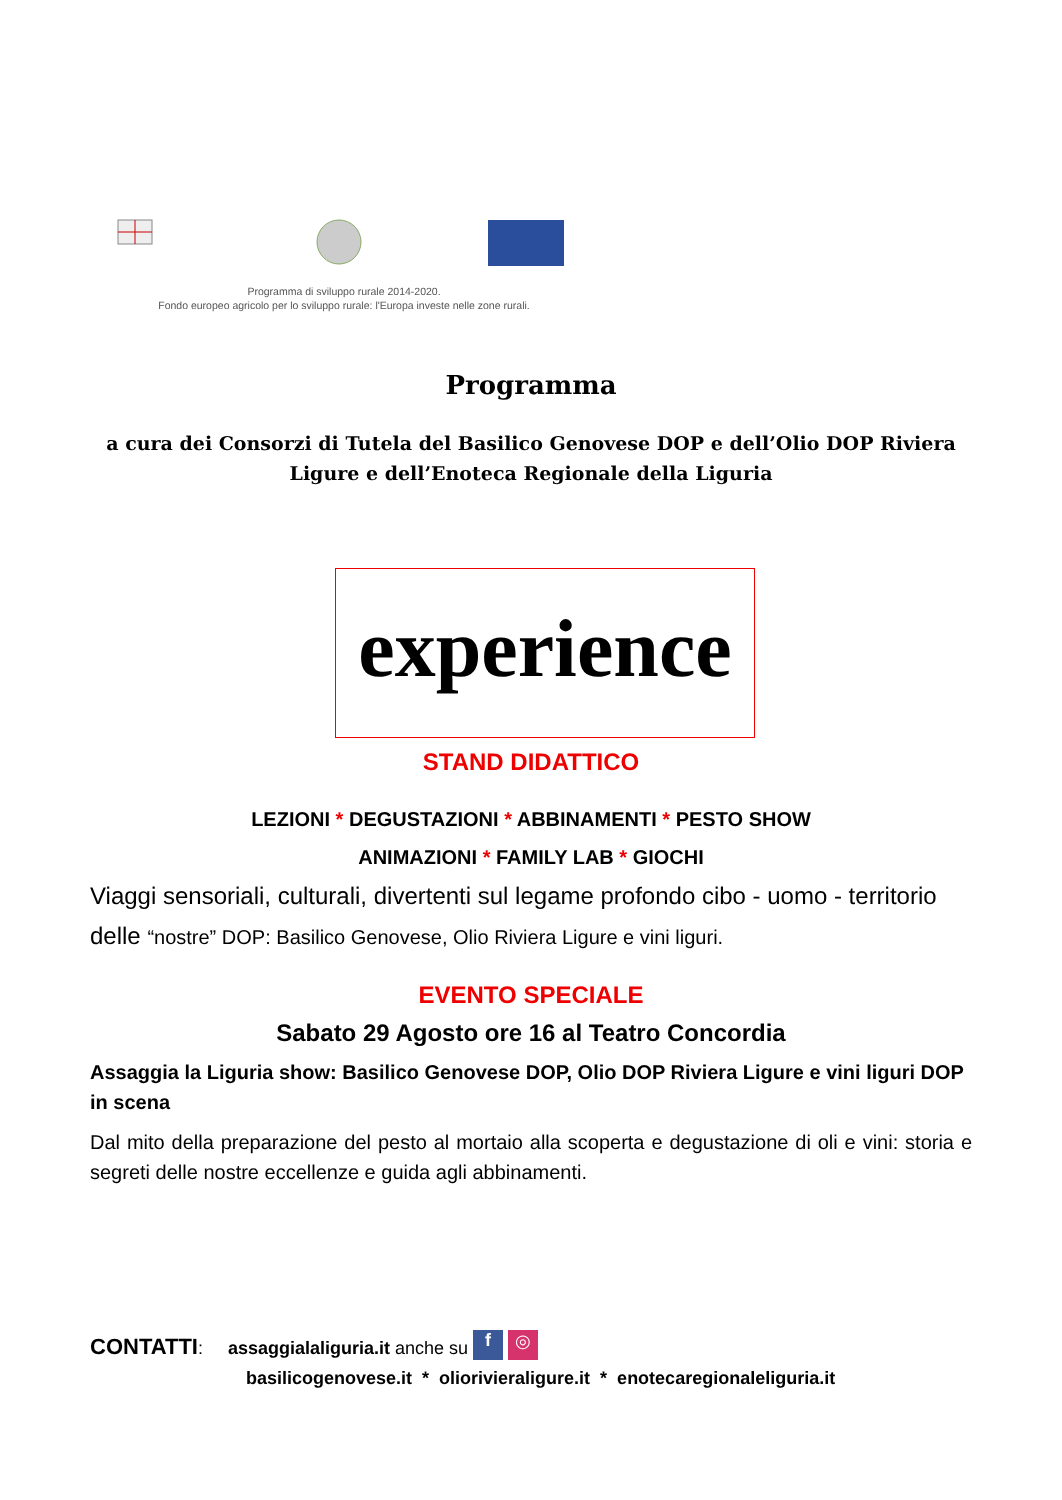Programma di sviluppo rurale 2014-2020.
Fondo europeo agricolo per lo sviluppo rurale: l'Europa investe nelle zone rurali.
Programma
a cura dei Consorzi di Tutela del Basilico Genovese DOP e dell’Olio DOP Riviera Ligure e dell’Enoteca Regionale della Liguria
experience
STAND DIDATTICO
LEZIONI * DEGUSTAZIONI * ABBINAMENTI * PESTO SHOW
ANIMAZIONI * FAMILY LAB * GIOCHI
Viaggi sensoriali, culturali, divertenti sul legame profondo cibo - uomo - territorio delle “nostre” DOP: Basilico Genovese, Olio Riviera Ligure e vini liguri.
EVENTO SPECIALE
Sabato 29 Agosto ore 16 al Teatro Concordia
Assaggia la Liguria show: Basilico Genovese DOP, Olio DOP Riviera Ligure e vini liguri DOP in scena
Dal mito della preparazione del pesto al mortaio alla scoperta e degustazione di oli e vini: storia e segreti delle nostre eccellenze e guida agli abbinamenti.
CONTATTI: assaggialaliguria.it anche su f ◎
basilicogenovese.it * oliorivieraligure.it * enotecaregionaleliguria.it